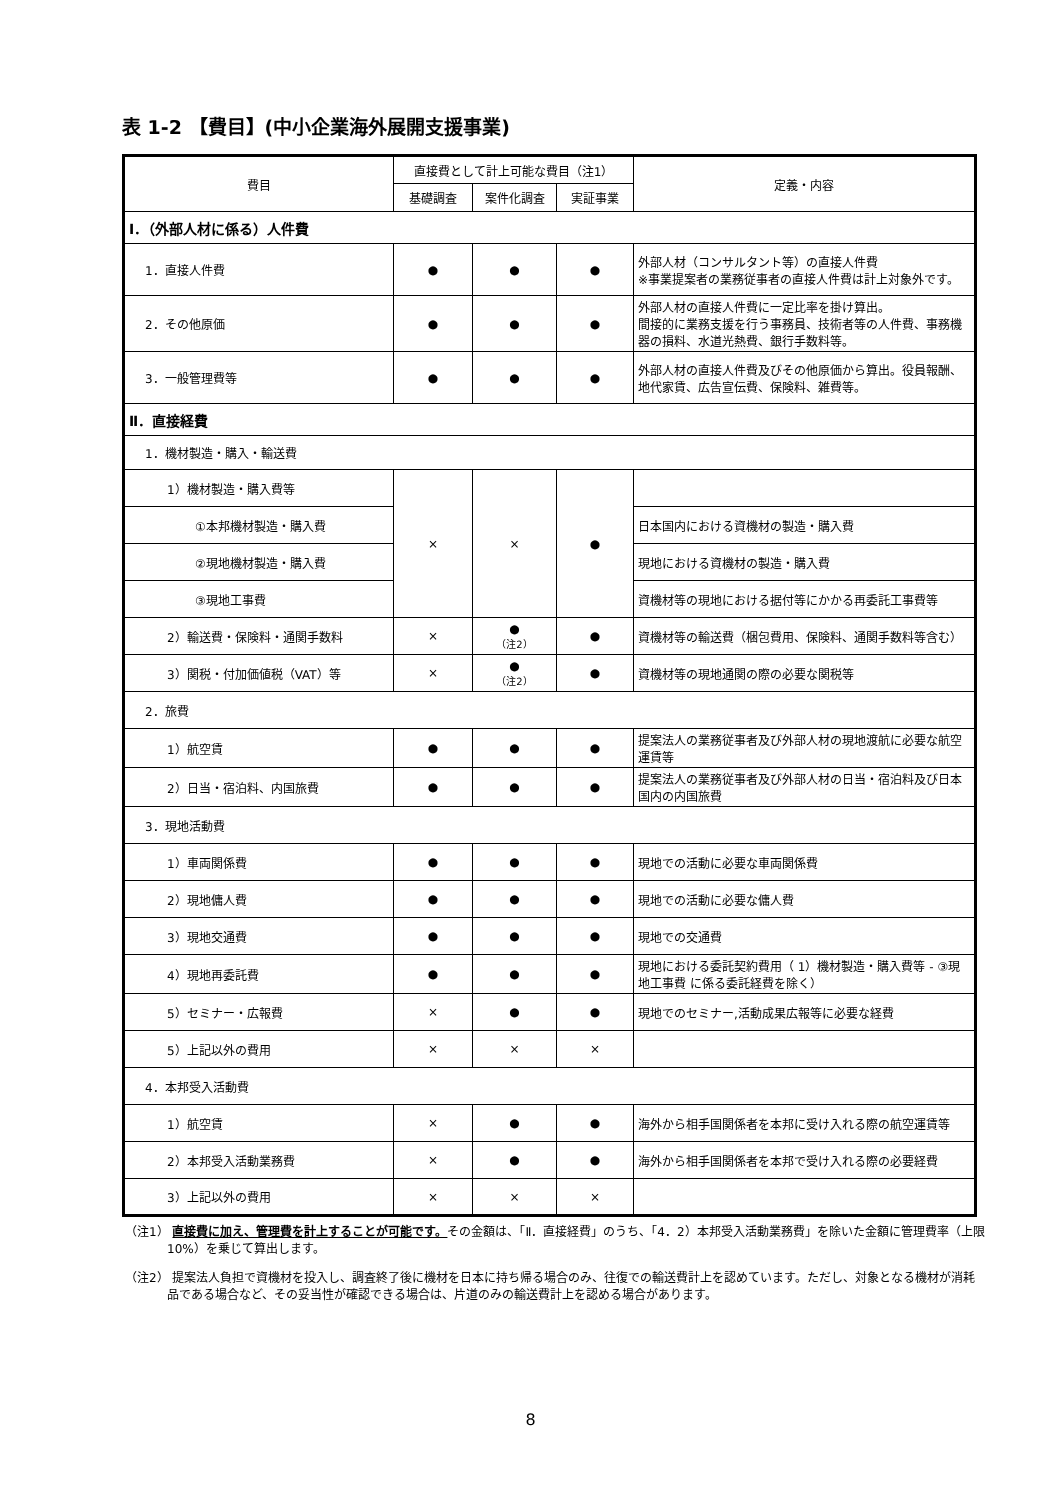表 1-2 【費目】(中小企業海外展開支援事業)
| 費目 | 直接費として計上可能な費目（注1） | | | 定義・内容 |
| --- | --- | --- | --- | --- |
| | 基礎調査 | 案件化調査 | 実証事業 | |
| Ⅰ．（外部人材に係る）人件費 | | | | |
| 1．直接人件費 | ● | ● | ● | 外部人材（コンサルタント等）の直接人件費 ※事業提案者の業務従事者の直接人件費は計上対象外です。 |
| 2．その他原価 | ● | ● | ● | 外部人材の直接人件費に一定比率を掛け算出。 間接的に業務支援を行う事務員、技術者等の人件費、事務機器の損料、水道光熱費、銀行手数料等。 |
| 3．一般管理費等 | ● | ● | ● | 外部人材の直接人件費及びその他原価から算出。役員報酬、地代家賃、広告宣伝費、保険料、雑費等。 |
| Ⅱ．直接経費 | | | | |
| 1．機材製造・購入・輸送費 | | | | |
| 1）機材製造・購入費等 | × | × | ● | |
| ①本邦機材製造・購入費 | | | | 日本国内における資機材の製造・購入費 |
| ②現地機材製造・購入費 | | | | 現地における資機材の製造・購入費 |
| ③現地工事費 | | | | 資機材等の現地における据付等にかかる再委託工事費等 |
| 2）輸送費・保険料・通関手数料 | × | ● （注2） | ● | 資機材等の輸送費（梱包費用、保険料、通関手数料等含む） |
| 3）関税・付加価値税（VAT）等 | × | ● （注2） | ● | 資機材等の現地通関の際の必要な関税等 |
| 2．旅費 | | | | |
| 1）航空賃 | ● | ● | ● | 提案法人の業務従事者及び外部人材の現地渡航に必要な航空運賃等 |
| 2）日当・宿泊料、内国旅費 | ● | ● | ● | 提案法人の業務従事者及び外部人材の日当・宿泊料及び日本国内の内国旅費 |
| 3．現地活動費 | | | | |
| 1）車両関係費 | ● | ● | ● | 現地での活動に必要な車両関係費 |
| 2）現地傭人費 | ● | ● | ● | 現地での活動に必要な傭人費 |
| 3）現地交通費 | ● | ● | ● | 現地での交通費 |
| 4）現地再委託費 | ● | ● | ● | 現地における委託契約費用（ 1）機材製造・購入費等 - ③現地工事費 に係る委託経費を除く） |
| 5）セミナー・広報費 | × | ● | ● | 現地でのセミナー,活動成果広報等に必要な経費 |
| 5）上記以外の費用 | × | × | × | |
| 4．本邦受入活動費 | | | | |
| 1）航空賃 | × | ● | ● | 海外から相手国関係者を本邦に受け入れる際の航空運賃等 |
| 2）本邦受入活動業務費 | × | ● | ● | 海外から相手国関係者を本邦で受け入れる際の必要経費 |
| 3）上記以外の費用 | × | × | × | |
（注1） 直接費に加え、管理費を計上することが可能です。その金額は、「Ⅱ．直接経費」のうち、「4．2）本邦受入活動業務費」を除いた金額に管理費率（上限10%）を乗じて算出します。
（注2） 提案法人負担で資機材を投入し、調査終了後に機材を日本に持ち帰る場合のみ、往復での輸送費計上を認めています。ただし、対象となる機材が消耗品である場合など、その妥当性が確認できる場合は、片道のみの輸送費計上を認める場合があります。
8